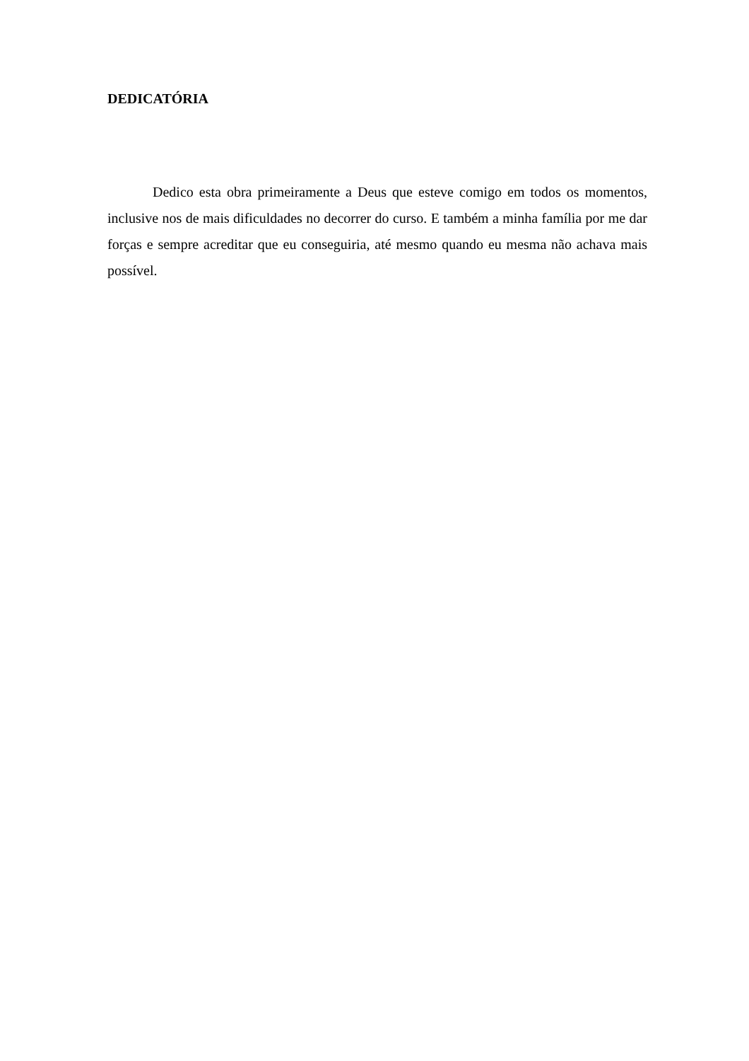DEDICATÓRIA
Dedico esta obra primeiramente a Deus que esteve comigo em todos os momentos, inclusive nos de mais dificuldades no decorrer do curso. E também a minha família por me dar forças e sempre acreditar que eu conseguiria, até mesmo quando eu mesma não achava mais possível.